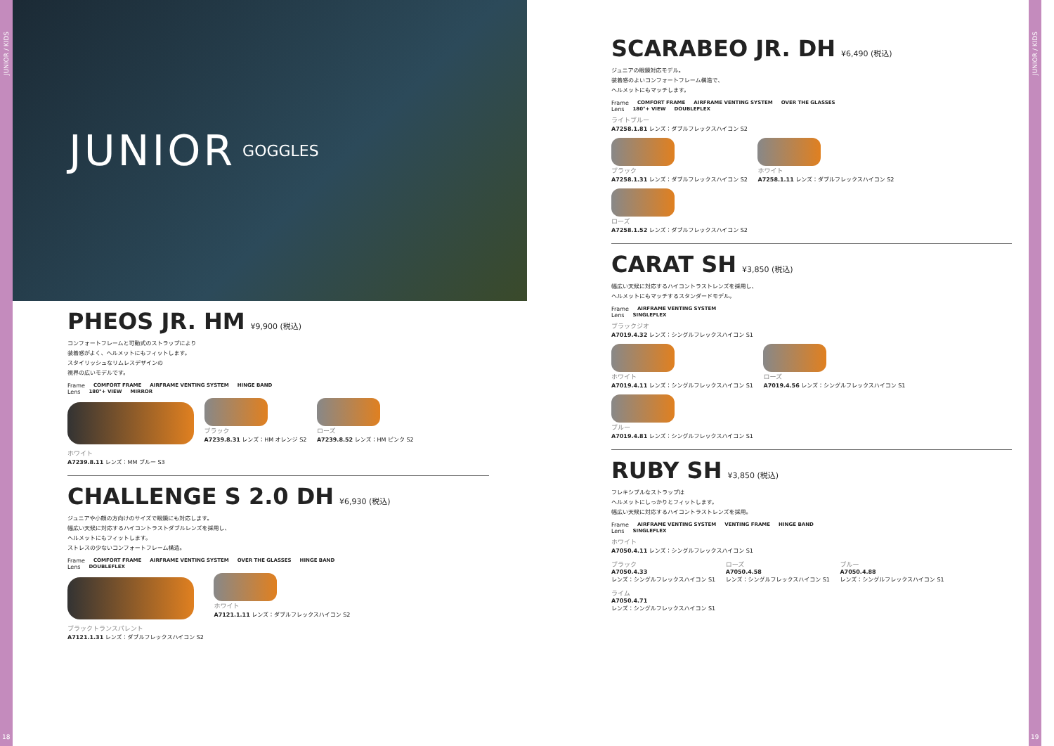JUNIOR / KIDS
18
JUNIOR
GOGGLES
PHEOS JR. HM
¥9,900 (税込)
コンフォートフレームと可動式のストラップにより
装着感がよく、ヘルメットにもフィットします。
スタイリッシュなリムレスデザインの
視界の広いモデルです。
Frame COMFORT FRAME AIRFRAME VENTING SYSTEM HINGE BAND
Lens 180°+ VIEW MIRROR
ホワイト A7239.8.11 レンズ：MM ブルー S3
ブラック A7239.8.31 レンズ：HM オレンジ S2
ローズ A7239.8.52 レンズ：HM ピンク S2
CHALLENGE S 2.0 DH
¥6,930 (税込)
ジュニアや小顔の方向けのサイズで眼鏡にも対応します。
幅広い天候に対応するハイコントラストダブルレンズを採用し、
ヘルメットにもフィットします。
ストレスの少ないコンフォートフレーム構造。
Frame COMFORT FRAME AIRFRAME VENTING SYSTEM OVER THE GLASSES HINGE BAND
Lens DOUBLEFLEX
ブラックトランスパレント A7121.1.31 レンズ：ダブルフレックスハイコン S2
ホワイト A7121.1.11 レンズ：ダブルフレックスハイコン S2
SCARABEO JR. DH
¥6,490 (税込)
ジュニアの眼鏡対応モデル。
装着感のよいコンフォートフレーム構造で、
ヘルメットにもマッチします。
Frame COMFORT FRAME AIRFRAME VENTING SYSTEM OVER THE GLASSES
Lens 180°+ VIEW DOUBLEFLEX
ライトブルー A7258.1.81 レンズ：ダブルフレックスハイコン S2
ブラック A7258.1.31 レンズ：ダブルフレックスハイコン S2
ホワイト A7258.1.11 レンズ：ダブルフレックスハイコン S2
ローズ A7258.1.52 レンズ：ダブルフレックスハイコン S2
CARAT SH
¥3,850 (税込)
幅広い天候に対応するハイコントラストレンズを採用し、
ヘルメットにもマッチするスタンダードモデル。
Frame AIRFRAME VENTING SYSTEM
Lens SINGLEFLEX
ブラックジオ A7019.4.32 レンズ：シングルフレックスハイコン S1
ホワイト A7019.4.11 レンズ：シングルフレックスハイコン S1
ローズ A7019.4.56 レンズ：シングルフレックスハイコン S1
ブルー A7019.4.81 レンズ：シングルフレックスハイコン S1
RUBY SH
¥3,850 (税込)
フレキシブルなストラップは
ヘルメットにしっかりとフィットします。
幅広い天候に対応するハイコントラストレンズを採用。
Frame AIRFRAME VENTING SYSTEM VENTING FRAME HINGE BAND
Lens SINGLEFLEX
ホワイト A7050.4.11 レンズ：シングルフレックスハイコン S1
ブラック A7050.4.33
レンズ：シングルフレックスハイコン S1
ローズ A7050.4.58
レンズ：シングルフレックスハイコン S1
ブルー A7050.4.88
レンズ：シングルフレックスハイコン S1
ライム A7050.4.71
レンズ：シングルフレックスハイコン S1
JUNIOR / KIDS
19